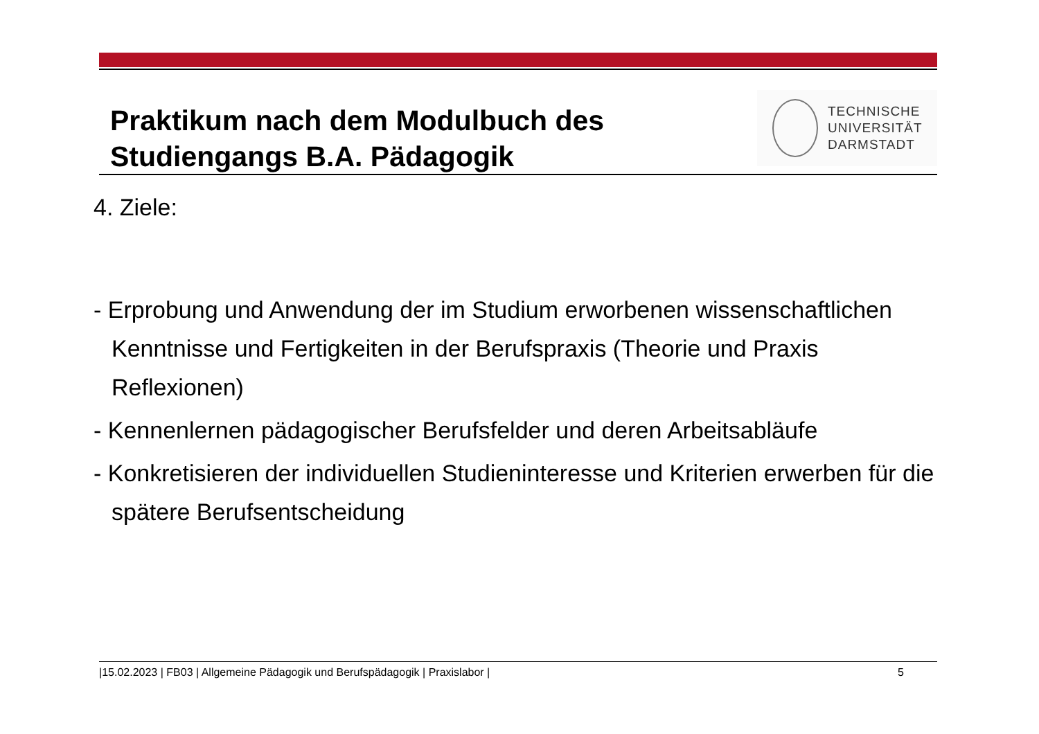Praktikum nach dem Modulbuch des
Studiengangs B.A. Pädagogik
TECHNISCHE
UNIVERSITÄT
DARMSTADT
4. Ziele:
- Erprobung und Anwendung der im Studium erworbenen wissenschaftlichen Kenntnisse und Fertigkeiten in der Berufspraxis (Theorie und Praxis Reflexionen)
- Kennenlernen pädagogischer Berufsfelder und deren Arbeitsabläufe
- Konkretisieren der individuellen Studieninteresse und Kriterien erwerben für die spätere Berufsentscheidung
|15.02.2023 | FB03 | Allgemeine Pädagogik und Berufspädagogik | Praxislabor | 5